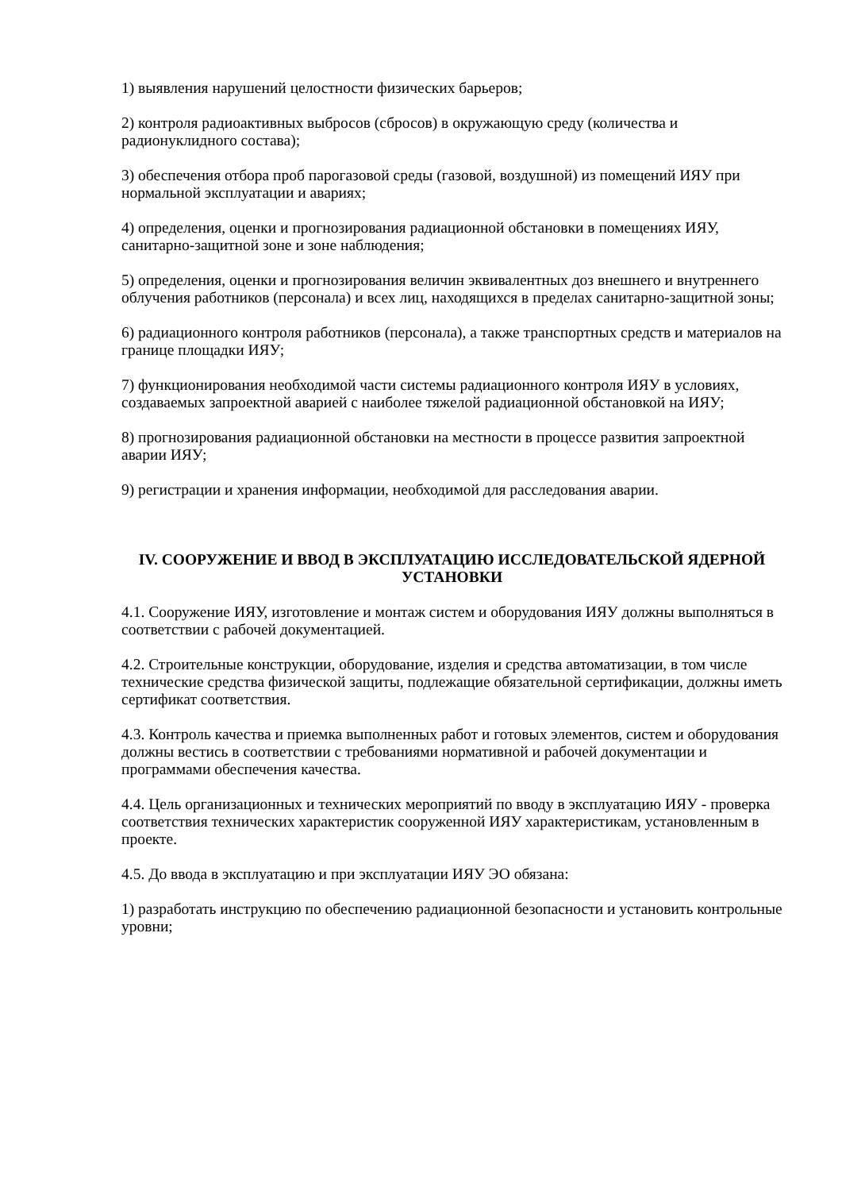1) выявления нарушений целостности физических барьеров;
2) контроля радиоактивных выбросов (сбросов) в окружающую среду (количества и радионуклидного состава);
3) обеспечения отбора проб парогазовой среды (газовой, воздушной) из помещений ИЯУ при нормальной эксплуатации и авариях;
4) определения, оценки и прогнозирования радиационной обстановки в помещениях ИЯУ, санитарно-защитной зоне и зоне наблюдения;
5) определения, оценки и прогнозирования величин эквивалентных доз внешнего и внутреннего облучения работников (персонала) и всех лиц, находящихся в пределах санитарно-защитной зоны;
6) радиационного контроля работников (персонала), а также транспортных средств и материалов на границе площадки ИЯУ;
7) функционирования необходимой части системы радиационного контроля ИЯУ в условиях, создаваемых запроектной аварией с наиболее тяжелой радиационной обстановкой на ИЯУ;
8) прогнозирования радиационной обстановки на местности в процессе развития запроектной аварии ИЯУ;
9) регистрации и хранения информации, необходимой для расследования аварии.
IV. СООРУЖЕНИЕ И ВВОД В ЭКСПЛУАТАЦИЮ ИССЛЕДОВАТЕЛЬСКОЙ ЯДЕРНОЙ УСТАНОВКИ
4.1. Сооружение ИЯУ, изготовление и монтаж систем и оборудования ИЯУ должны выполняться в соответствии с рабочей документацией.
4.2. Строительные конструкции, оборудование, изделия и средства автоматизации, в том числе технические средства физической защиты, подлежащие обязательной сертификации, должны иметь сертификат соответствия.
4.3. Контроль качества и приемка выполненных работ и готовых элементов, систем и оборудования должны вестись в соответствии с требованиями нормативной и рабочей документации и программами обеспечения качества.
4.4. Цель организационных и технических мероприятий по вводу в эксплуатацию ИЯУ - проверка соответствия технических характеристик сооруженной ИЯУ характеристикам, установленным в проекте.
4.5. До ввода в эксплуатацию и при эксплуатации ИЯУ ЭО обязана:
1) разработать инструкцию по обеспечению радиационной безопасности и установить контрольные уровни;